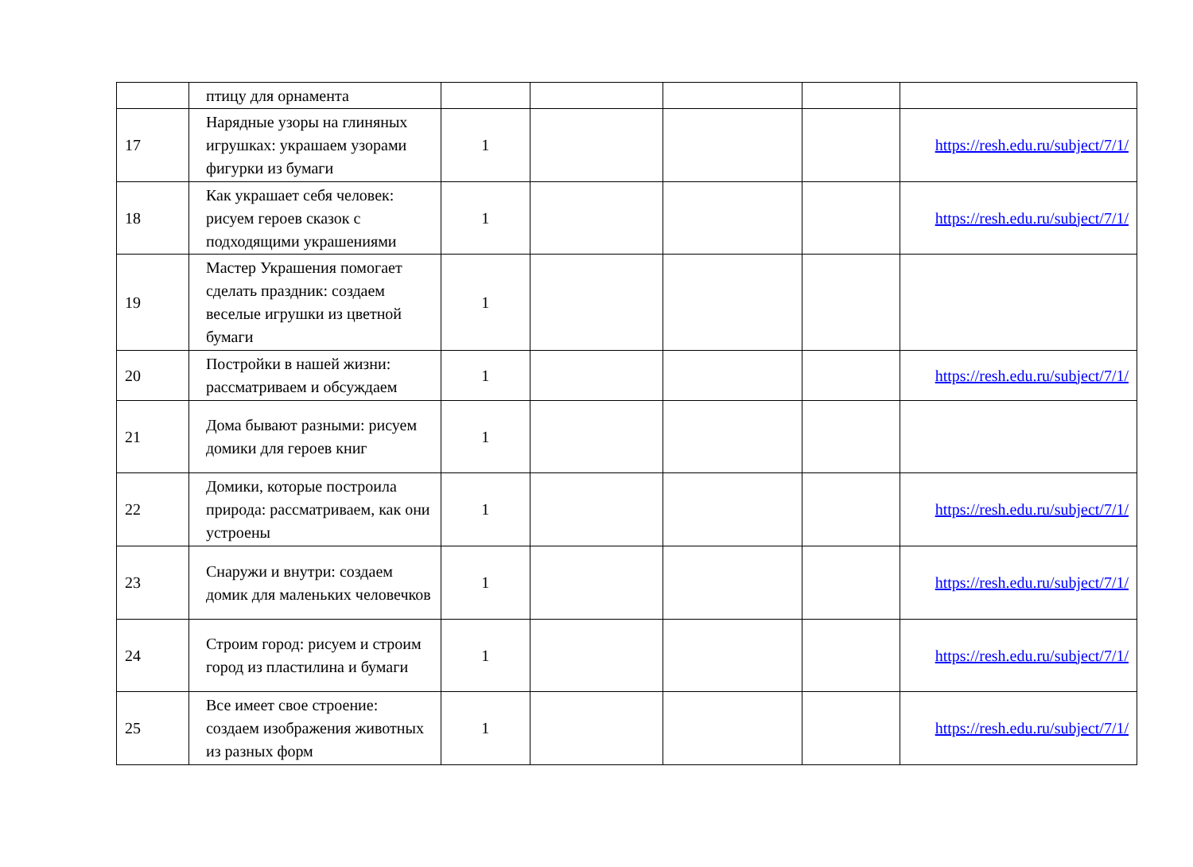| | птицу для орнамента | | | | | |
| 17 | Нарядные узоры на глиняных игрушках: украшаем узорами фигурки из бумаги | 1 | | | | https://resh.edu.ru/subject/7/1/ |
| 18 | Как украшает себя человек: рисуем героев сказок с подходящими украшениями | 1 | | | | https://resh.edu.ru/subject/7/1/ |
| 19 | Мастер Украшения помогает сделать праздник: создаем веселые игрушки из цветной бумаги | 1 | | | | |
| 20 | Постройки в нашей жизни: рассматриваем и обсуждаем | 1 | | | | https://resh.edu.ru/subject/7/1/ |
| 21 | Дома бывают разными: рисуем домики для героев книг | 1 | | | | |
| 22 | Домики, которые построила природа: рассматриваем, как они устроены | 1 | | | | https://resh.edu.ru/subject/7/1/ |
| 23 | Снаружи и внутри: создаем домик для маленьких человечков | 1 | | | | https://resh.edu.ru/subject/7/1/ |
| 24 | Строим город: рисуем и строим город из пластилина и бумаги | 1 | | | | https://resh.edu.ru/subject/7/1/ |
| 25 | Все имеет свое строение: создаем изображения животных из разных форм | 1 | | | | https://resh.edu.ru/subject/7/1/ |